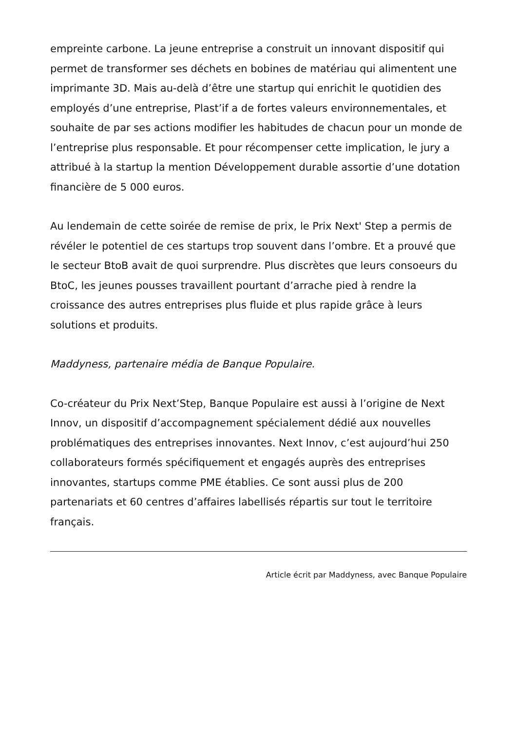empreinte carbone. La jeune entreprise a construit un innovant dispositif qui permet de transformer ses déchets en bobines de matériau qui alimentent une imprimante 3D. Mais au-delà d’être une startup qui enrichit le quotidien des employés d’une entreprise, Plast’if a de fortes valeurs environnementales, et souhaite de par ses actions modifier les habitudes de chacun pour un monde de l’entreprise plus responsable. Et pour récompenser cette implication, le jury a attribué à la startup la mention Développement durable assortie d’une dotation financière de 5 000 euros.
Au lendemain de cette soirée de remise de prix, le Prix Next' Step a permis de révéler le potentiel de ces startups trop souvent dans l’ombre. Et a prouvé que le secteur BtoB avait de quoi surprendre. Plus discrètes que leurs consoeurs du BtoC, les jeunes pousses travaillent pourtant d’arrache pied à rendre la croissance des autres entreprises plus fluide et plus rapide grâce à leurs solutions et produits.
Maddyness, partenaire média de Banque Populaire.
Co-créateur du Prix Next’Step, Banque Populaire est aussi à l’origine de Next Innov, un dispositif d’accompagnement spécialement dédié aux nouvelles problématiques des entreprises innovantes. Next Innov, c’est aujourd’hui 250 collaborateurs formés spécifiquement et engagés auprès des entreprises innovantes, startups comme PME établies. Ce sont aussi plus de 200 partenariats et 60 centres d’affaires labellisés répartis sur tout le territoire français.
Article écrit par Maddyness, avec Banque Populaire